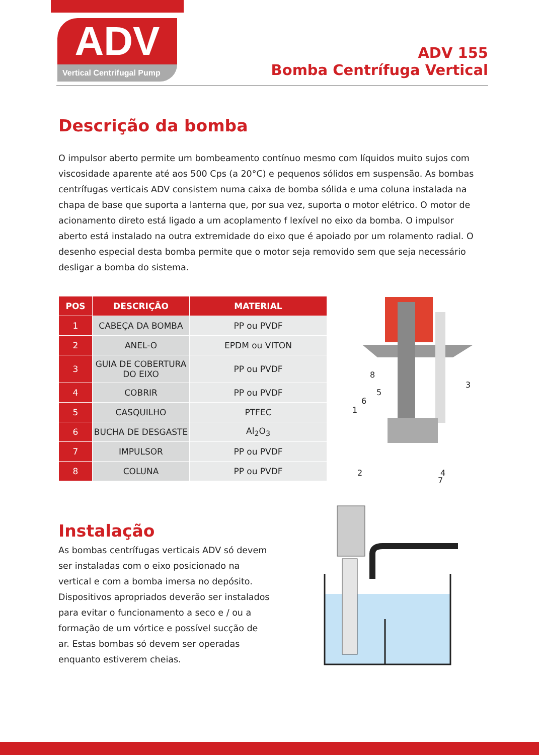ADV
Vertical Centrifugal Pump
ADV 155
Bomba Centrífuga Vertical
Descrição da bomba
O impulsor aberto permite um bombeamento contínuo mesmo com líquidos muito sujos com viscosidade aparente até aos 500 Cps (a 20°C) e pequenos sólidos em suspensão. As bombas centrífugas verticais ADV consistem numa caixa de bomba sólida e uma coluna instalada na chapa de base que suporta a lanterna que, por sua vez, suporta o motor elétrico. O motor de acionamento direto está ligado a um acoplamento f lexível no eixo da bomba. O impulsor aberto está instalado na outra extremidade do eixo que é apoiado por um rolamento radial. O desenho especial desta bomba permite que o motor seja removido sem que seja necessário desligar a bomba do sistema.
| POS | DESCRIÇÃO | MATERIAL |
| --- | --- | --- |
| 1 | CABEÇA DA BOMBA | PP ou PVDF |
| 2 | ANEL-O | EPDM ou VITON |
| 3 | GUIA DE COBERTURA DO EIXO | PP ou PVDF |
| 4 | COBRIR | PP ou PVDF |
| 5 | CASQUILHO | PTFEC |
| 6 | BUCHA DE DESGASTE | Al<sub>2</sub>O<sub>3</sub> |
| 7 | IMPULSOR | PP ou PVDF |
| 8 | COLUNA | PP ou PVDF |
8
5
6
1
3
2
4
7
Instalação
As bombas centrífugas verticais ADV só devem ser instaladas com o eixo posicionado na vertical e com a bomba imersa no depósito. Dispositivos apropriados deverão ser instalados para evitar o funcionamento a seco e / ou a formação de um vórtice e possível sucção de ar. Estas bombas só devem ser operadas enquanto estiverem cheias.